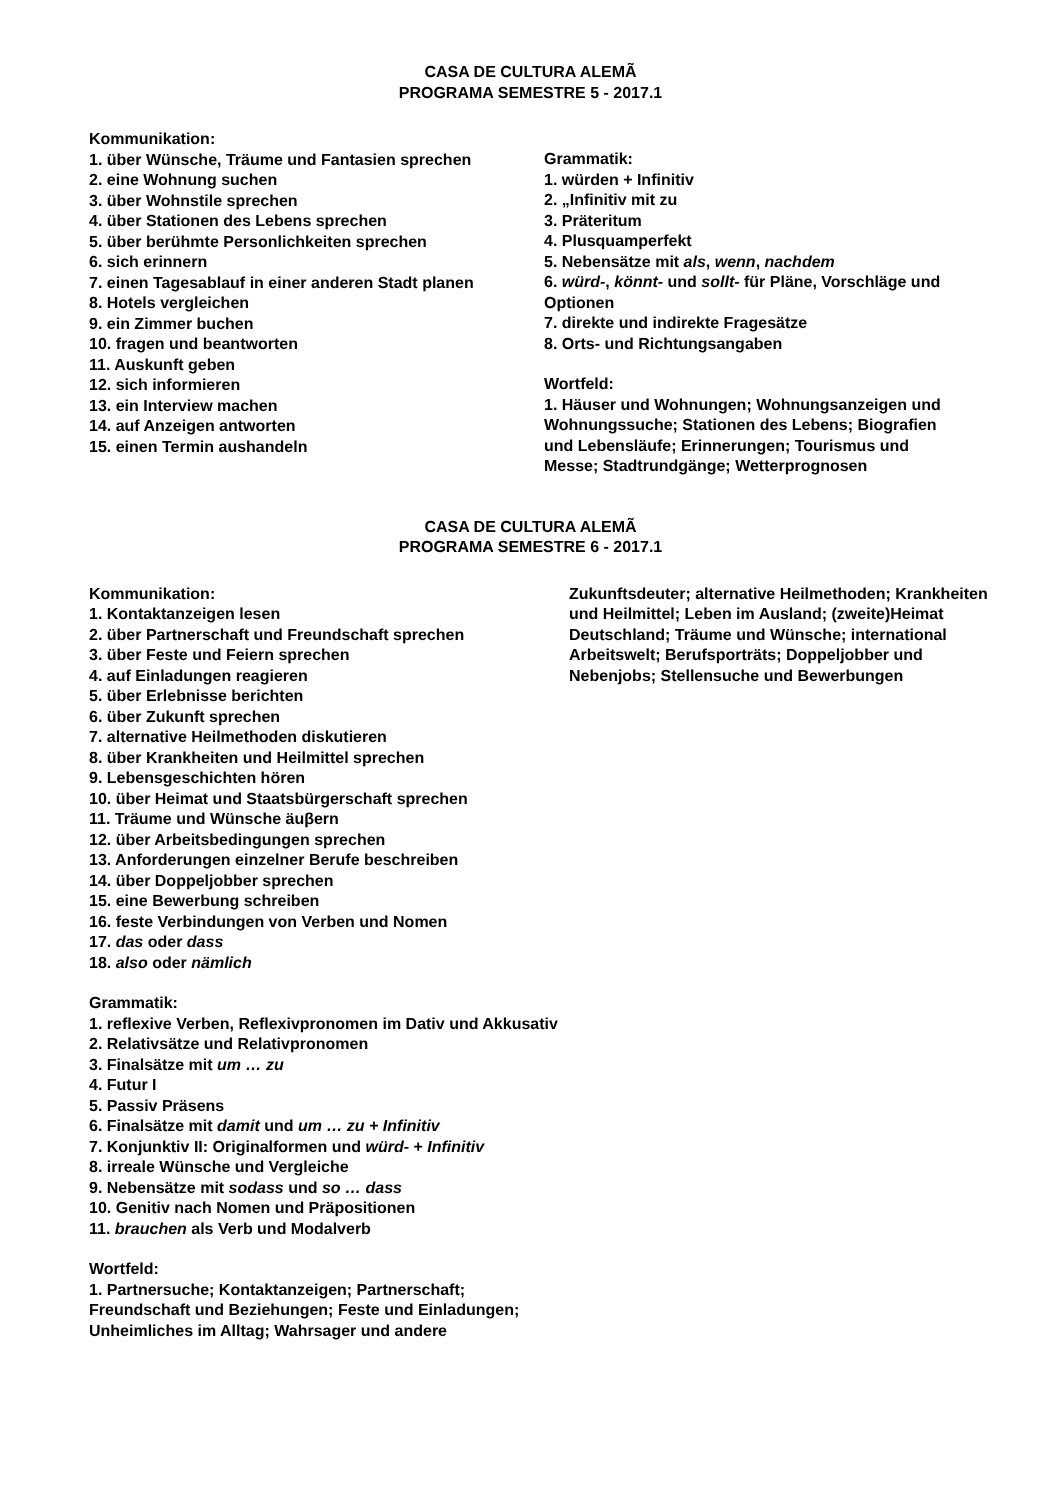CASA DE CULTURA ALEMÃ
PROGRAMA SEMESTRE 5 - 2017.1
Kommunikation:
1. über Wünsche, Träume und Fantasien sprechen
2. eine Wohnung suchen
3. über Wohnstile sprechen
4. über Stationen des Lebens sprechen
5. über berühmte Personlichkeiten sprechen
6. sich erinnern
7. einen Tagesablauf in einer anderen Stadt planen
8. Hotels vergleichen
9. ein Zimmer buchen
10. fragen und beantworten
11. Auskunft geben
12. sich informieren
13. ein Interview machen
14. auf Anzeigen antworten
15. einen Termin aushandeln
Grammatik:
1. würden + Infinitiv
2. „Infinitiv mit zu
3. Präteritum
4. Plusquamperfekt
5. Nebensätze mit als, wenn, nachdem
6. würd-, könnt- und sollt- für Pläne, Vorschläge und Optionen
7. direkte und indirekte Fragesätze
8. Orts- und Richtungsangaben
Wortfeld:
1. Häuser und Wohnungen; Wohnungsanzeigen und Wohnungssuche; Stationen des Lebens; Biografien und Lebensläufe; Erinnerungen; Tourismus und Messe; Stadtrundgänge; Wetterprognosen
CASA DE CULTURA ALEMÃ
PROGRAMA SEMESTRE 6 - 2017.1
Kommunikation:
1. Kontaktanzeigen lesen
2. über Partnerschaft und Freundschaft sprechen
3. über Feste und Feiern sprechen
4. auf Einladungen reagieren
5. über Erlebnisse berichten
6. über Zukunft sprechen
7. alternative Heilmethoden diskutieren
8. über Krankheiten und Heilmittel sprechen
9. Lebensgeschichten hören
10. über Heimat und Staatsbürgerschaft sprechen
11. Träume und Wünsche äuβern
12. über Arbeitsbedingungen sprechen
13. Anforderungen einzelner Berufe beschreiben
14. über Doppeljobber sprechen
15. eine Bewerbung schreiben
16. feste Verbindungen von Verben und Nomen
17. das oder dass
18. also oder nämlich
Grammatik:
1. reflexive Verben, Reflexivpronomen im Dativ und Akkusativ
2. Relativsätze und Relativpronomen
3. Finalsätze mit um … zu
4. Futur I
5. Passiv Präsens
6. Finalsätze mit damit und um … zu + Infinitiv
7. Konjunktiv II: Originalformen und würd- + Infinitiv
8. irreale Wünsche und Vergleiche
9. Nebensätze mit sodass und so … dass
10. Genitiv nach Nomen und Präpositionen
11. brauchen als Verb und Modalverb
Wortfeld:
1. Partnersuche; Kontaktanzeigen; Partnerschaft; Freundschaft und Beziehungen; Feste und Einladungen; Unheimliches im Alltag; Wahrsager und andere
Zukunftsdeuter; alternative Heilmethoden; Krankheiten und Heilmittel; Leben im Ausland; (zweite)Heimat Deutschland; Träume und Wünsche; international Arbeitswelt; Berufsporträts; Doppeljobber und Nebenjobs; Stellensuche und Bewerbungen